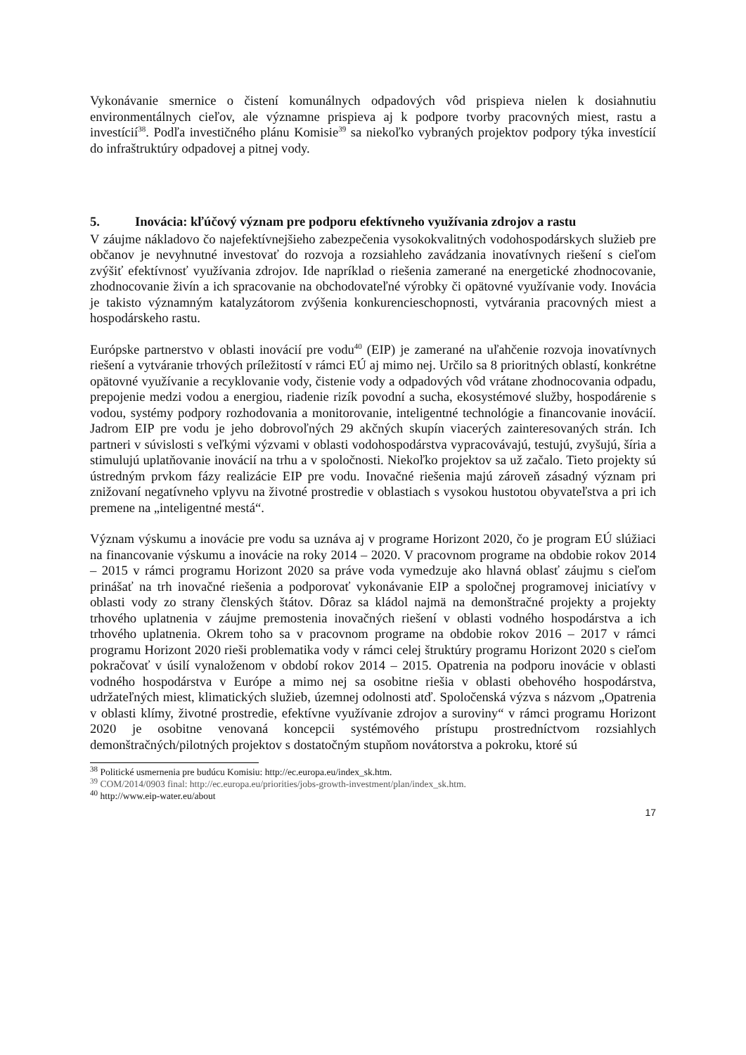Vykonávanie smernice o čistení komunálnych odpadových vôd prispieva nielen k dosiahnutiu environmentálnych cieľov, ale významne prispieva aj k podpore tvorby pracovných miest, rastu a investícií<sup>38</sup>. Podľa investičného plánu Komisie<sup>39</sup> sa niekoľko vybraných projektov podpory týka investícií do infraštruktúry odpadovej a pitnej vody.
5. Inovácia: kľúčový význam pre podporu efektívneho využívania zdrojov a rastu
V záujme nákladovo čo najefektívnejšieho zabezpečenia vysokokvalitných vodohospodárskych služieb pre občanov je nevyhnutné investovať do rozvoja a rozsiahleho zavádzania inovatívnych riešení s cieľom zvýšiť efektívnosť využívania zdrojov. Ide napríklad o riešenia zamerané na energetické zhodnocovanie, zhodnocovanie živín a ich spracovanie na obchodovateľné výrobky či opätovné využívanie vody. Inovácia je takisto významným katalyzátorom zvýšenia konkurencieschopnosti, vytvárania pracovných miest a hospodárskeho rastu.
Európske partnerstvo v oblasti inovácií pre vodu<sup>40</sup> (EIP) je zamerané na uľahčenie rozvoja inovatívnych riešení a vytváranie trhových príležitostí v rámci EÚ aj mimo nej. Určilo sa 8 prioritných oblastí, konkrétne opätovné využívanie a recyklovanie vody, čistenie vody a odpadových vôd vrátane zhodnocovania odpadu, prepojenie medzi vodou a energiou, riadenie rizík povodní a sucha, ekosystémové služby, hospodárenie s vodou, systémy podpory rozhodovania a monitorovanie, inteligentné technológie a financovanie inovácií. Jadrom EIP pre vodu je jeho dobrovoľných 29 akčných skupín viacerých zainteresovaných strán. Ich partneri v súvislosti s veľkými výzvami v oblasti vodohospodárstva vypracovávajú, testujú, zvyšujú, šíria a stimulujú uplatňovanie inovácií na trhu a v spoločnosti. Niekoľko projektov sa už začalo. Tieto projekty sú ústredným prvkom fázy realizácie EIP pre vodu. Inovačné riešenia majú zároveň zásadný význam pri znižovaní negatívneho vplyvu na životné prostredie v oblastiach s vysokou hustotou obyvateľstva a pri ich premene na „inteligentné mestá“.
Význam výskumu a inovácie pre vodu sa uznáva aj v programe Horizont 2020, čo je program EÚ slúžiaci na financovanie výskumu a inovácie na roky 2014 – 2020. V pracovnom programe na obdobie rokov 2014 – 2015 v rámci programu Horizont 2020 sa práve voda vymedzuje ako hlavná oblasť záujmu s cieľom prinášať na trh inovačné riešenia a podporovať vykonávanie EIP a spoločnej programovej iniciatívy v oblasti vody zo strany členských štátov. Dôraz sa kládol najmä na demonštračné projekty a projekty trhového uplatnenia v záujme premostenia inovačných riešení v oblasti vodného hospodárstva a ich trhového uplatnenia. Okrem toho sa v pracovnom programe na obdobie rokov 2016 – 2017 v rámci programu Horizont 2020 rieši problematika vody v rámci celej štruktúry programu Horizont 2020 s cieľom pokračovať v úsilí vynaloženom v období rokov 2014 – 2015. Opatrenia na podporu inovácie v oblasti vodného hospodárstva v Európe a mimo nej sa osobitne riešia v oblasti obehového hospodárstva, udržateľných miest, klimatických služieb, územnej odolnosti atď. Spoločenská výzva s názvom „Opatrenia v oblasti klímy, životné prostredie, efektívne využívanie zdrojov a suroviny“ v rámci programu Horizont 2020 je osobitne venovaná koncepcii systémového prístupu prostredníctvom rozsiahlych demonštračných/pilotných projektov s dostatočným stupňom novátorstva a pokroku, ktoré sú
<sup>38</sup> Politické usmernenia pre budúcu Komisiu: http://ec.europa.eu/index_sk.htm.
<sup>39</sup> COM/2014/0903 final: http://ec.europa.eu/priorities/jobs-growth-investment/plan/index_sk.htm.
<sup>40</sup> http://www.eip-water.eu/about
17